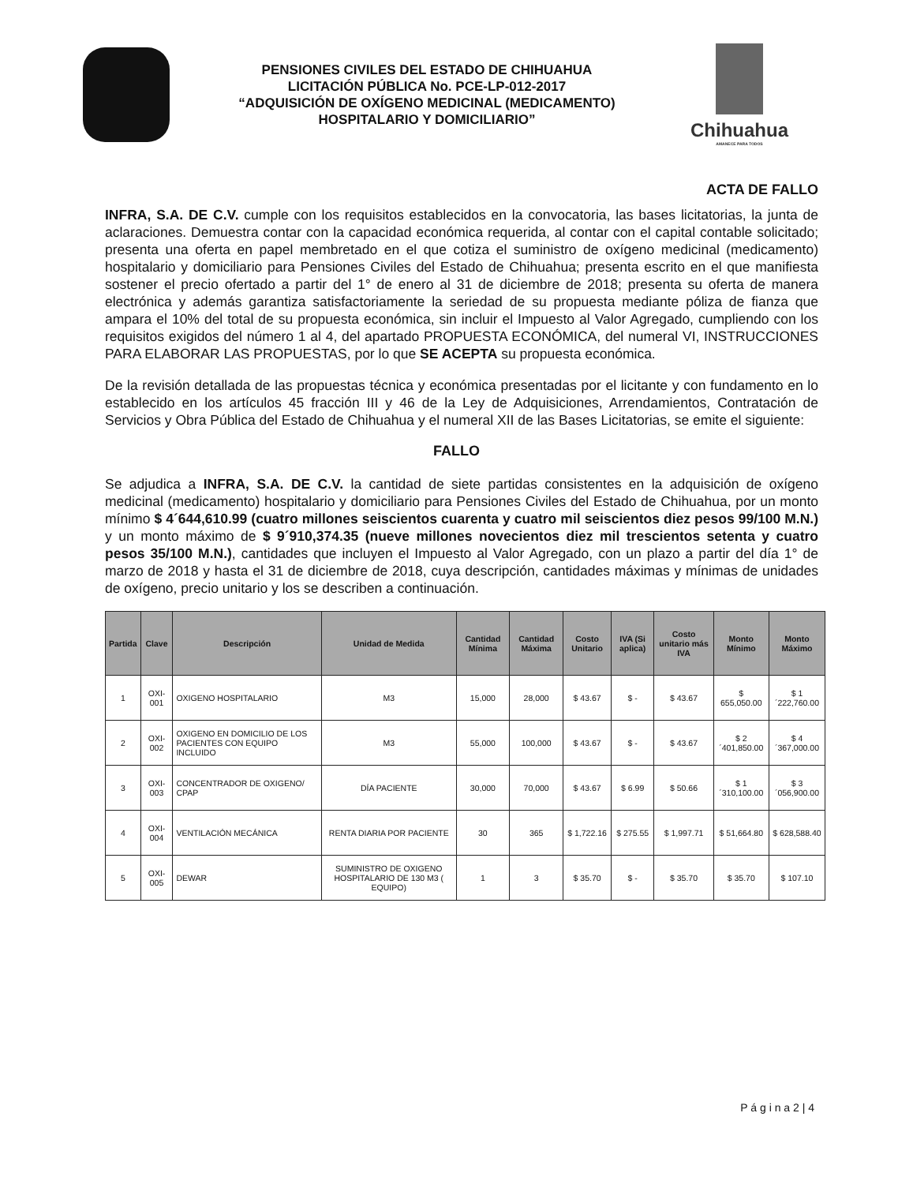PENSIONES CIVILES DEL ESTADO DE CHIHUAHUA
LICITACIÓN PÚBLICA No. PCE-LP-012-2017
“ADQUISICIÓN DE OXÍGENO MEDICINAL (MEDICAMENTO)
HOSPITALARIO Y DOMICILIARIO”
Chihuahua
AMANECE PARA TODOS
ACTA DE FALLO
INFRA, S.A. DE C.V. cumple con los requisitos establecidos en la convocatoria, las bases licitatorias, la junta de aclaraciones. Demuestra contar con la capacidad económica requerida, al contar con el capital contable solicitado; presenta una oferta en papel membretado en el que cotiza el suministro de oxígeno medicinal (medicamento) hospitalario y domiciliario para Pensiones Civiles del Estado de Chihuahua; presenta escrito en el que manifiesta sostener el precio ofertado a partir del 1° de enero al 31 de diciembre de 2018; presenta su oferta de manera electrónica y además garantiza satisfactoriamente la seriedad de su propuesta mediante póliza de fianza que ampara el 10% del total de su propuesta económica, sin incluir el Impuesto al Valor Agregado, cumpliendo con los requisitos exigidos del número 1 al 4, del apartado PROPUESTA ECONÓMICA, del numeral VI, INSTRUCCIONES PARA ELABORAR LAS PROPUESTAS, por lo que SE ACEPTA su propuesta económica.
De la revisión detallada de las propuestas técnica y económica presentadas por el licitante y con fundamento en lo establecido en los artículos 45 fracción III y 46 de la Ley de Adquisiciones, Arrendamientos, Contratación de Servicios y Obra Pública del Estado de Chihuahua y el numeral XII de las Bases Licitatorias, se emite el siguiente:
FALLO
Se adjudica a INFRA, S.A. DE C.V. la cantidad de siete partidas consistentes en la adquisición de oxígeno medicinal (medicamento) hospitalario y domiciliario para Pensiones Civiles del Estado de Chihuahua, por un monto mínimo $ 4´644,610.99 (cuatro millones seiscientos cuarenta y cuatro mil seiscientos diez pesos 99/100 M.N.) y un monto máximo de $ 9´910,374.35 (nueve millones novecientos diez mil trescientos setenta y cuatro pesos 35/100 M.N.), cantidades que incluyen el Impuesto al Valor Agregado, con un plazo a partir del día 1° de marzo de 2018 y hasta el 31 de diciembre de 2018, cuya descripción, cantidades máximas y mínimas de unidades de oxígeno, precio unitario y los se describen a continuación.
| Partida | Clave | Descripción | Unidad de Medida | Cantidad Mínima | Cantidad Máxima | Costo Unitario | IVA (Si aplica) | Costo unitario más IVA | Monto Mínimo | Monto Máximo |
| --- | --- | --- | --- | --- | --- | --- | --- | --- | --- | --- |
| 1 | OXI-001 | OXIGENO HOSPITALARIO | M3 | 15,000 | 28,000 | $ 43.67 | $ - | $ 43.67 | $ 655,050.00 | $ 1´222,760.00 |
| 2 | OXI-002 | OXIGENO EN DOMICILIO DE LOS PACIENTES CON EQUIPO INCLUIDO | M3 | 55,000 | 100,000 | $ 43.67 | $ - | $ 43.67 | $ 2´401,850.00 | $ 4´367,000.00 |
| 3 | OXI-003 | CONCENTRADOR DE OXIGENO/ CPAP | DÍA PACIENTE | 30,000 | 70,000 | $ 43.67 | $ 6.99 | $ 50.66 | $ 1´310,100.00 | $ 3´056,900.00 |
| 4 | OXI-004 | VENTILACIÓN MECÁNICA | RENTA DIARIA POR PACIENTE | 30 | 365 | $ 1,722.16 | $ 275.55 | $ 1,997.71 | $ 51,664.80 | $ 628,588.40 |
| 5 | OXI-005 | DEWAR | SUMINISTRO DE OXIGENO HOSPITALARIO DE 130 M3 ( EQUIPO) | 1 | 3 | $ 35.70 | $ - | $ 35.70 | $ 35.70 | $ 107.10 |
P á g i n a 2 | 4